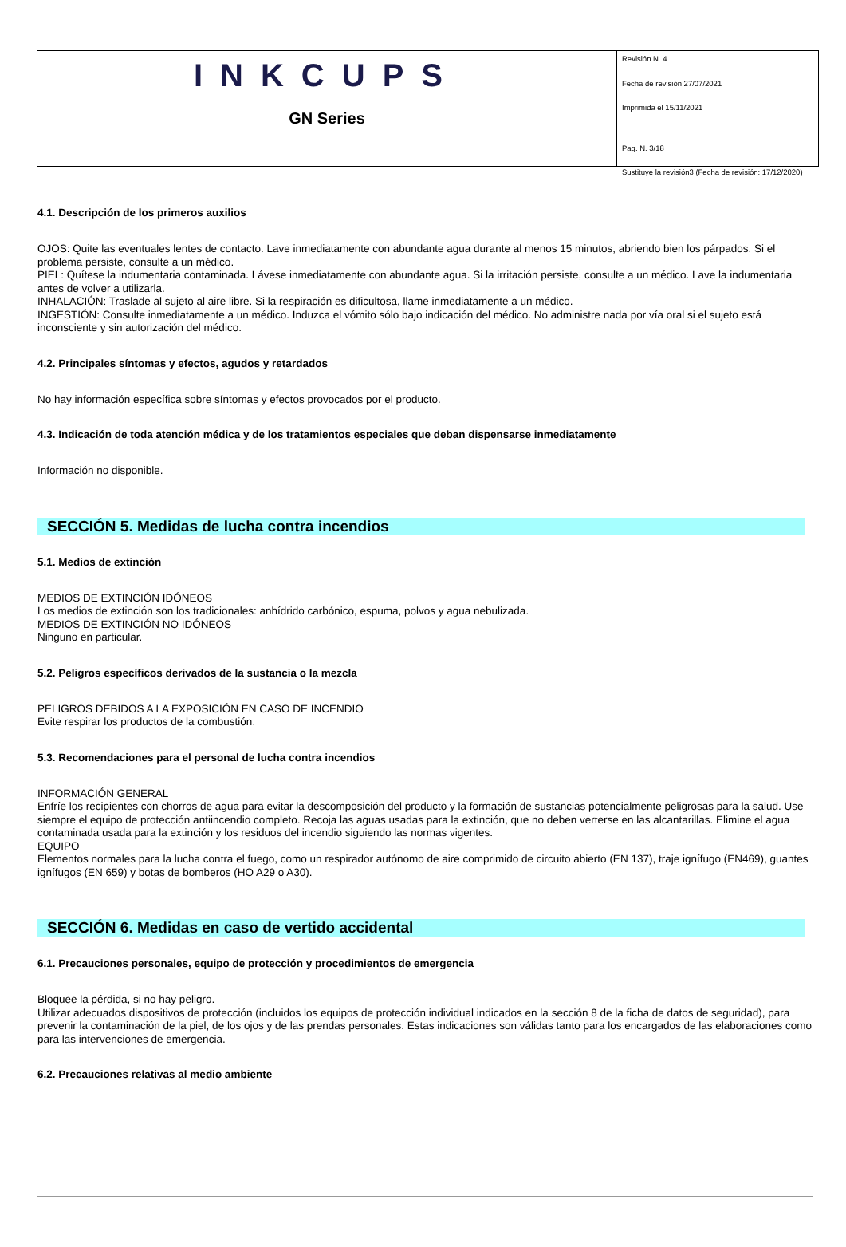INKCUPS
GN Series
Revisión N. 4
Fecha de revisión 27/07/2021
Imprimida el 15/11/2021
Pag. N. 3/18
Sustituye la revisión3 (Fecha de revisión: 17/12/2020)
4.1. Descripción de los primeros auxilios
OJOS: Quite las eventuales lentes de contacto. Lave inmediatamente con abundante agua durante al menos 15 minutos, abriendo bien los párpados. Si el problema persiste, consulte a un médico.
PIEL: Quítese la indumentaria contaminada. Lávese inmediatamente con abundante agua. Si la irritación persiste, consulte a un médico. Lave la indumentaria antes de volver a utilizarla.
INHALACIÓN: Traslade al sujeto al aire libre. Si la respiración es dificultosa, llame inmediatamente a un médico.
INGESTIÓN: Consulte inmediatamente a un médico. Induzca el vómito sólo bajo indicación del médico. No administre nada por vía oral si el sujeto está inconsciente y sin autorización del médico.
4.2. Principales síntomas y efectos, agudos y retardados
No hay información específica sobre síntomas y efectos provocados por el producto.
4.3. Indicación de toda atención médica y de los tratamientos especiales que deban dispensarse inmediatamente
Información no disponible.
SECCIÓN 5. Medidas de lucha contra incendios
5.1. Medios de extinción
MEDIOS DE EXTINCIÓN IDÓNEOS
Los medios de extinción son los tradicionales: anhídrido carbónico, espuma, polvos y agua nebulizada.
MEDIOS DE EXTINCIÓN NO IDÓNEOS
Ninguno en particular.
5.2. Peligros específicos derivados de la sustancia o la mezcla
PELIGROS DEBIDOS A LA EXPOSICIÓN EN CASO DE INCENDIO
Evite respirar los productos de la combustión.
5.3. Recomendaciones para el personal de lucha contra incendios
INFORMACIÓN GENERAL
Enfríe los recipientes con chorros de agua para evitar la descomposición del producto y la formación de sustancias potencialmente peligrosas para la salud. Use siempre el equipo de protección antiincendio completo. Recoja las aguas usadas para la extinción, que no deben verterse en las alcantarillas. Elimine el agua contaminada usada para la extinción y los residuos del incendio siguiendo las normas vigentes.
EQUIPO
Elementos normales para la lucha contra el fuego, como un respirador autónomo de aire comprimido de circuito abierto (EN 137), traje ignífugo (EN469), guantes ignífugos (EN 659) y botas de bomberos (HO A29 o A30).
SECCIÓN 6. Medidas en caso de vertido accidental
6.1. Precauciones personales, equipo de protección y procedimientos de emergencia
Bloquee la pérdida, si no hay peligro.
Utilizar adecuados dispositivos de protección (incluidos los equipos de protección individual indicados en la sección 8 de la ficha de datos de seguridad), para prevenir la contaminación de la piel, de los ojos y de las prendas personales. Estas indicaciones son válidas tanto para los encargados de las elaboraciones como para las intervenciones de emergencia.
6.2. Precauciones relativas al medio ambiente